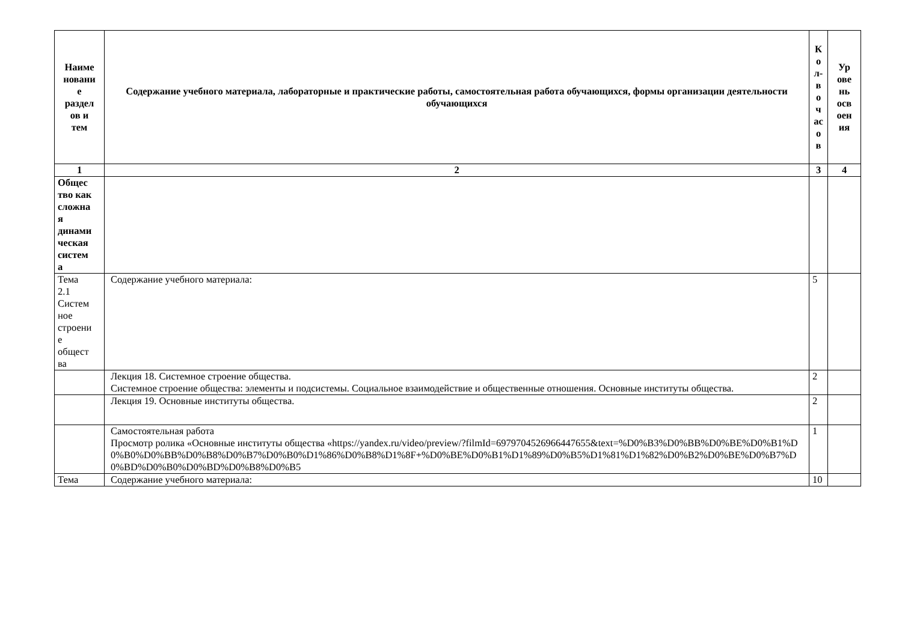| Наиме новани е раздел ов и тем | Содержание учебного материала, лабораторные и практические работы, самостоятельная работа обучающихся, формы организации деятельности обучающихся | К о л- в о ч ас о в | Ур ове нь осв оен ия |
| --- | --- | --- | --- |
| 1 | 2 | 3 | 4 |
| Общес тво как сложна я динами ческая систем а | | | |
| Тема 2.1 Систем ное строени е общест ва | Содержание учебного материала: | 5 | |
| | Лекция 18. Системное строение общества. Системное строение общества: элементы и подсистемы. Социальное взаимодействие и общественные отношения. Основные институты общества. | 2 | |
| | Лекция 19. Основные институты общества. | 2 | |
| | Самостоятельная работа Просмотр ролика «Основные институты общества «https://yandex.ru/video/preview/?filmId=6979704526966447655&text=%D0%B3%D0%BB%D0%BE%D0%B1%D0%B0%D0%BB%D0%B8%D0%B7%D0%B0%D1%86%D0%B8%D1%8F+%D0%BE%D0%B1%D1%89%D0%B5%D1%81%D1%82%D0%B2%D0%BE%D0%B7%D0%BD%D0%B0%D0%BD%D0%B8%D0%B5 | 1 | |
| Тема | Содержание учебного материала: | 10 | |